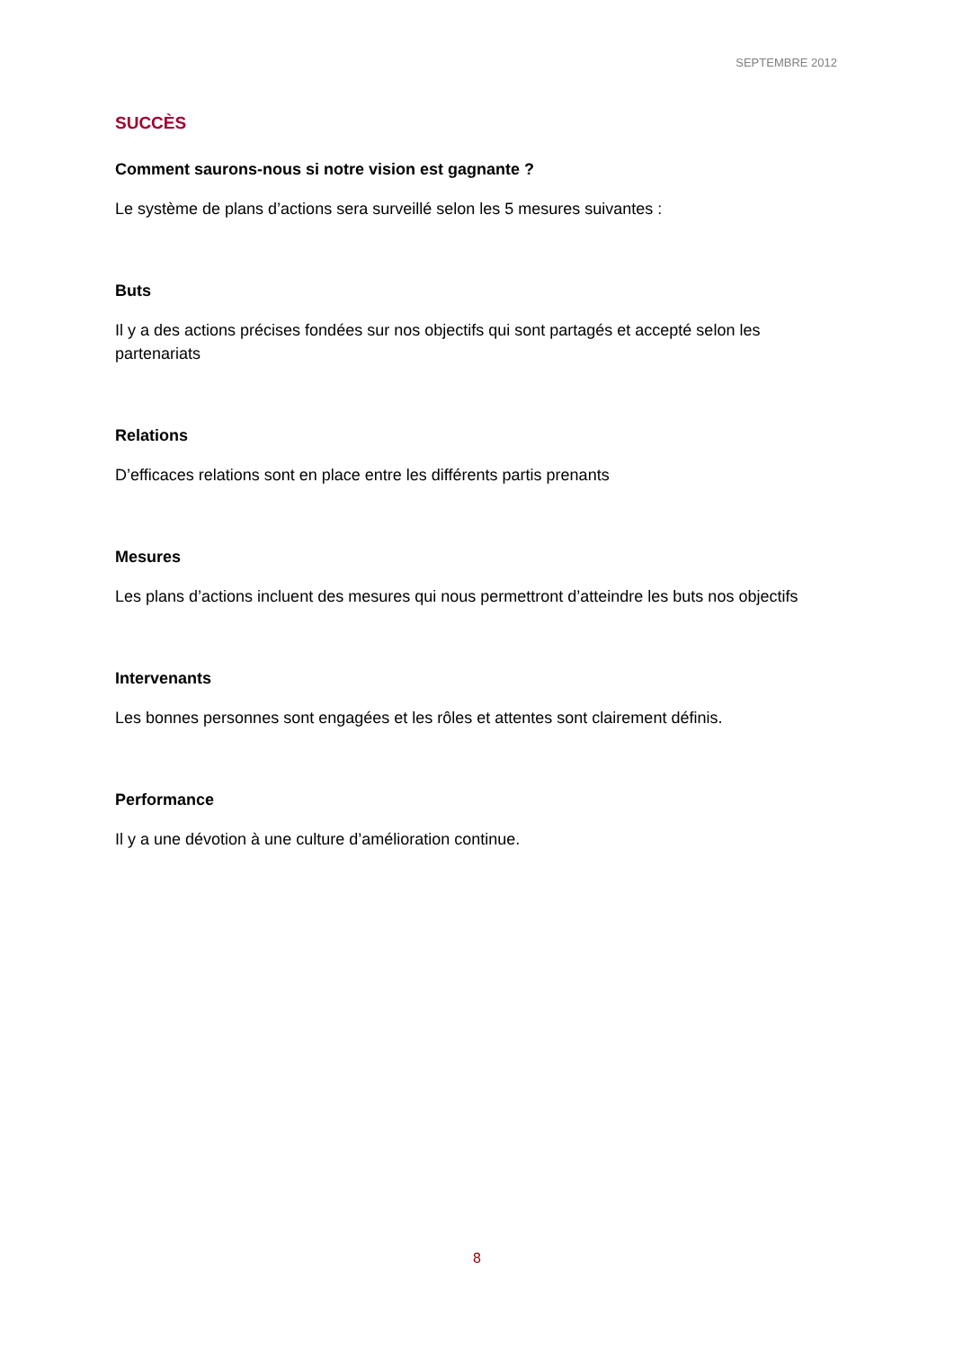SEPTEMBRE 2012
SUCCÈS
Comment saurons-nous si notre vision est gagnante ?
Le système de plans d’actions sera surveillé selon les 5 mesures suivantes :
Buts
Il y a des actions précises fondées sur nos objectifs qui sont partagés et accepté selon les partenariats
Relations
D’efficaces relations sont en place entre les différents partis prenants
Mesures
Les plans d’actions incluent des mesures qui nous permettront d’atteindre les buts nos objectifs
Intervenants
Les bonnes personnes sont engagées et les rôles et attentes sont clairement définis.
Performance
Il y a une dévotion à une culture d’amélioration continue.
8